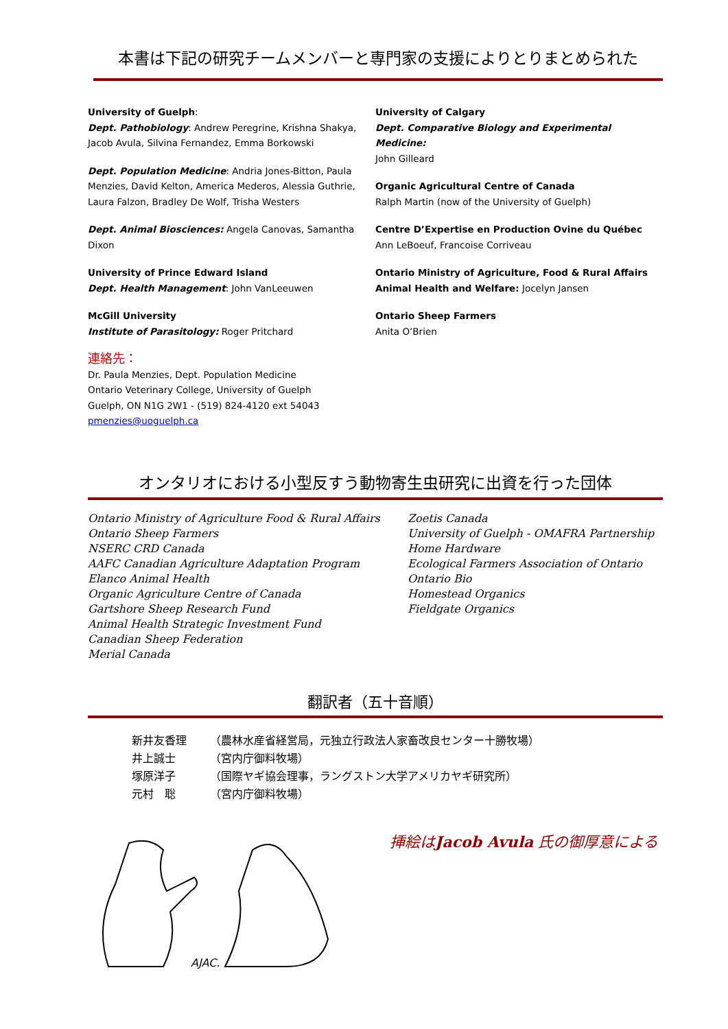本書は下記の研究チームメンバーと専門家の支援によりとりまとめられた
University of Guelph:
Dept. Pathobiology: Andrew Peregrine, Krishna Shakya, Jacob Avula, Silvina Fernandez, Emma Borkowski
Dept. Population Medicine: Andria Jones-Bitton, Paula Menzies, David Kelton, America Mederos, Alessia Guthrie, Laura Falzon, Bradley De Wolf, Trisha Westers
Dept. Animal Biosciences: Angela Canovas, Samantha Dixon
University of Prince Edward Island
Dept. Health Management: John VanLeeuwen
McGill University
Institute of Parasitology: Roger Pritchard
連絡先：
Dr. Paula Menzies, Dept. Population Medicine
Ontario Veterinary College, University of Guelph
Guelph, ON N1G 2W1 - (519) 824-4120 ext 54043
pmenzies@uoguelph.ca
University of Calgary
Dept. Comparative Biology and Experimental Medicine:
John Gilleard
Organic Agricultural Centre of Canada
Ralph Martin (now of the University of Guelph)
Centre D’Expertise en Production Ovine du Québec
Ann LeBoeuf, Francoise Corriveau
Ontario Ministry of Agriculture, Food & Rural Affairs
Animal Health and Welfare: Jocelyn Jansen
Ontario Sheep Farmers
Anita O’Brien
オンタリオにおける小型反すう動物寄生虫研究に出資を行った団体
Ontario Ministry of Agriculture Food & Rural Affairs
Ontario Sheep Farmers
NSERC CRD Canada
AAFC Canadian Agriculture Adaptation Program
Elanco Animal Health
Organic Agriculture Centre of Canada
Gartshore Sheep Research Fund
Animal Health Strategic Investment Fund
Canadian Sheep Federation
Merial Canada
Zoetis Canada
University of Guelph - OMAFRA Partnership
Home Hardware
Ecological Farmers Association of Ontario
Ontario Bio
Homestead Organics
Fieldgate Organics
翻訳者（五十音順）
| 新井友香理 | （農林水産省経営局，元独立行政法人家畜改良センター十勝牧場） |
| 井上誠士 | （宮内庁御料牧場） |
| 塚原洋子 | （国際ヤギ協会理事，ラングストン大学アメリカヤギ研究所） |
| 元村 聡 | （宮内庁御料牧場） |
AJAC.
挿絵はJacob Avula 氏の御厚意による